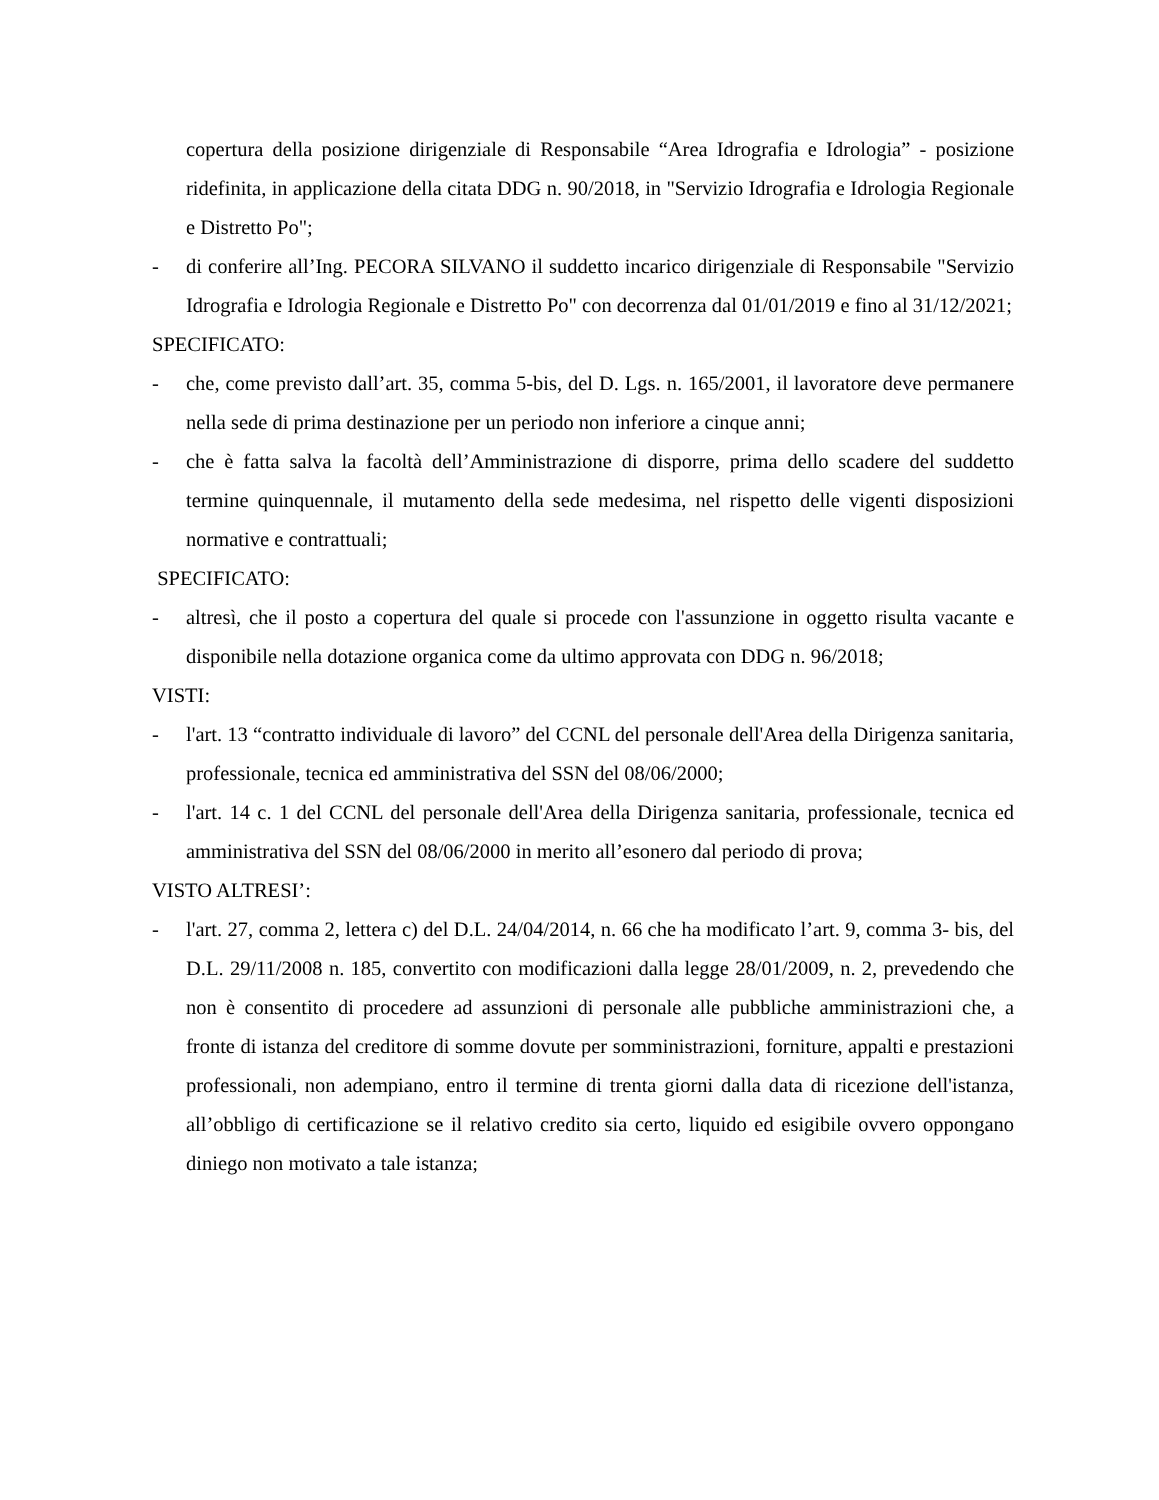copertura della posizione dirigenziale di Responsabile “Area Idrografia e Idrologia” - posizione ridefinita, in applicazione della citata DDG n. 90/2018, in "Servizio Idrografia e Idrologia Regionale e Distretto Po";
- di conferire all’Ing. PECORA SILVANO il suddetto incarico dirigenziale di Responsabile "Servizio Idrografia e Idrologia Regionale e Distretto Po" con decorrenza dal 01/01/2019 e fino al 31/12/2021;
SPECIFICATO:
- che, come previsto dall’art. 35, comma 5-bis, del D. Lgs. n. 165/2001, il lavoratore deve permanere nella sede di prima destinazione per un periodo non inferiore a cinque anni;
- che è fatta salva la facoltà dell’Amministrazione di disporre, prima dello scadere del suddetto termine quinquennale, il mutamento della sede medesima, nel rispetto delle vigenti disposizioni normative e contrattuali;
SPECIFICATO:
- altresì, che il posto a copertura del quale si procede con l'assunzione in oggetto risulta vacante e disponibile nella dotazione organica come da ultimo approvata con DDG n. 96/2018;
VISTI:
- l'art. 13 “contratto individuale di lavoro” del CCNL del personale dell'Area della Dirigenza sanitaria, professionale, tecnica ed amministrativa del SSN del 08/06/2000;
- l'art. 14 c. 1 del CCNL del personale dell'Area della Dirigenza sanitaria, professionale, tecnica ed amministrativa del SSN del 08/06/2000 in merito all’esonero dal periodo di prova;
VISTO ALTRESI’:
- l'art. 27, comma 2, lettera c) del D.L. 24/04/2014, n. 66 che ha modificato l’art. 9, comma 3- bis, del D.L. 29/11/2008 n. 185, convertito con modificazioni dalla legge 28/01/2009, n. 2, prevedendo che non è consentito di procedere ad assunzioni di personale alle pubbliche amministrazioni che, a fronte di istanza del creditore di somme dovute per somministrazioni, forniture, appalti e prestazioni professionali, non adempiano, entro il termine di trenta giorni dalla data di ricezione dell'istanza, all’obbligo di certificazione se il relativo credito sia certo, liquido ed esigibile ovvero oppongano diniego non motivato a tale istanza;